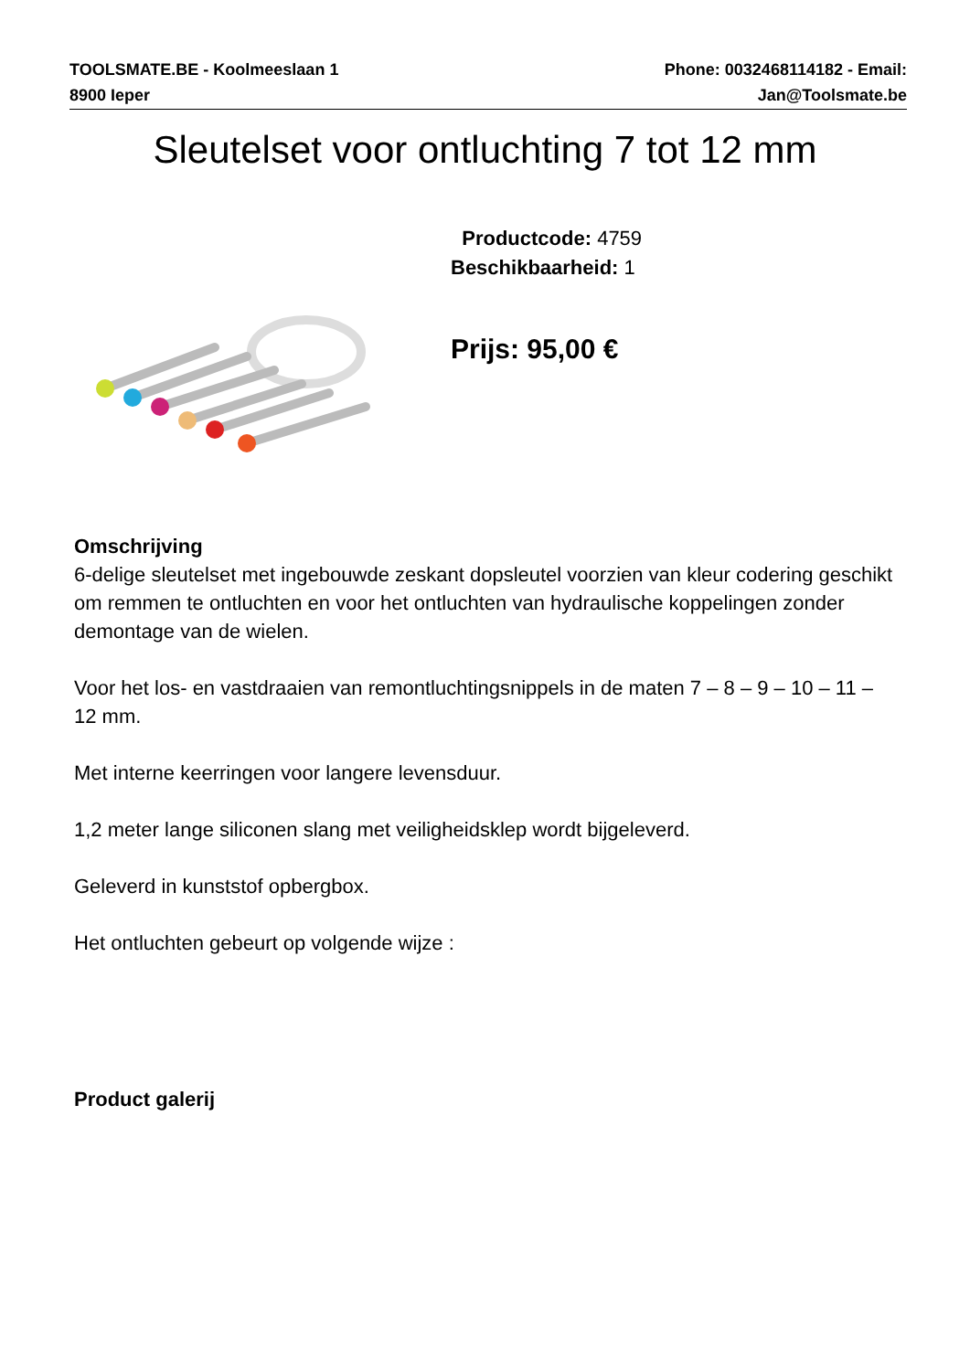TOOLSMATE.BE - Koolmeeslaan 1
8900 Ieper
Phone: 0032468114182 - Email:
Jan@Toolsmate.be
Sleutelset voor ontluchting 7 tot 12 mm
Productcode: 4759
Beschikbaarheid: 1
Prijs: 95,00 €
Omschrijving
6-delige sleutelset met ingebouwde zeskant dopsleutel voorzien van kleur codering geschikt om remmen te ontluchten en voor het ontluchten van hydraulische koppelingen zonder demontage van de wielen.
Voor het los- en vastdraaien van remontluchtingsnippels in de maten 7 – 8 – 9 – 10 – 11 – 12 mm.
Met interne keerringen voor langere levensduur.
1,2 meter lange siliconen slang met veiligheidsklep wordt bijgeleverd.
Geleverd in kunststof opbergbox.
Het ontluchten gebeurt op volgende wijze :
Product galerij